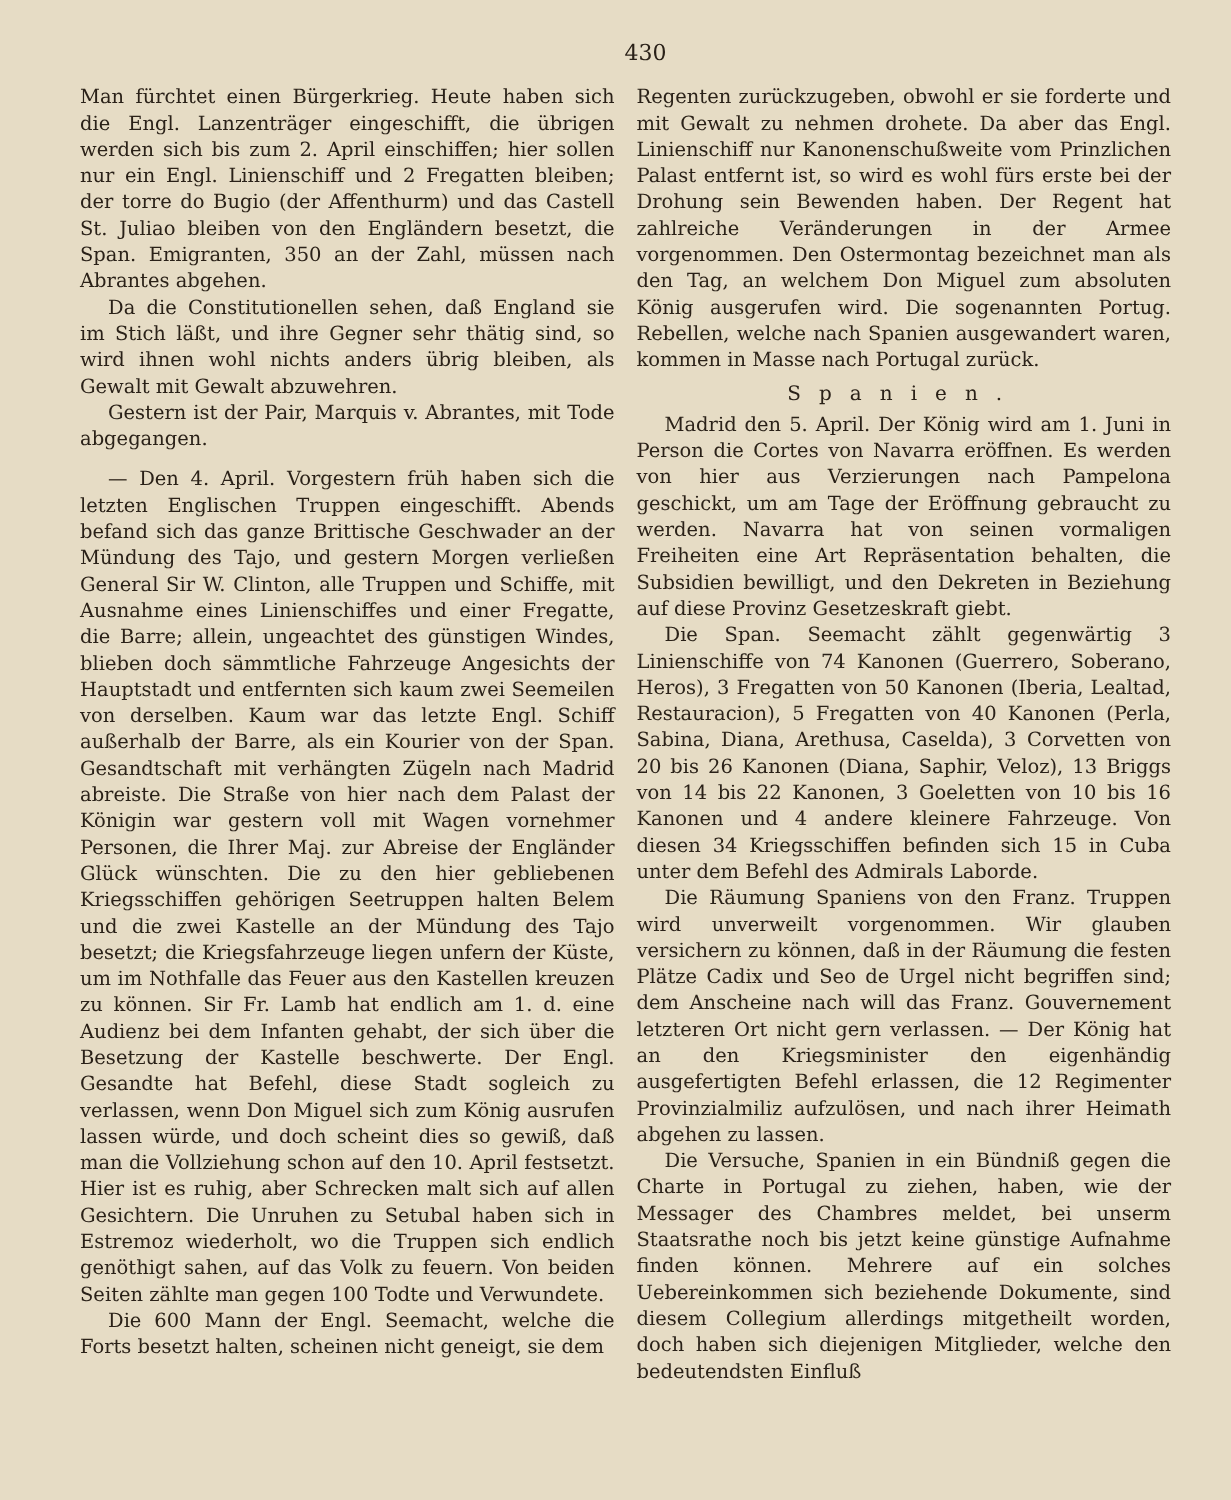430
Man fürchtet einen Bürgerkrieg. Heute haben sich die Engl. Lanzenträger eingeschifft, die übrigen werden sich bis zum 2. April einschiffen; hier sollen nur ein Engl. Linienschiff und 2 Fregatten bleiben; der torre do Bugio (der Affenthurm) und das Castell St. Juliao bleiben von den Engländern besetzt, die Span. Emigranten, 350 an der Zahl, müssen nach Abrantes abgehen.
Da die Constitutionellen sehen, daß England sie im Stich läßt, und ihre Gegner sehr thätig sind, so wird ihnen wohl nichts anders übrig bleiben, als Gewalt mit Gewalt abzuwehren.
Gestern ist der Pair, Marquis v. Abrantes, mit Tode abgegangen.
— Den 4. April. Vorgestern früh haben sich die letzten Englischen Truppen eingeschifft. Abends befand sich das ganze Brittische Geschwader an der Mündung des Tajo, und gestern Morgen verließen General Sir W. Clinton, alle Truppen und Schiffe, mit Ausnahme eines Linienschiffes und einer Fregatte, die Barre; allein, ungeachtet des günstigen Windes, blieben doch sämmtliche Fahrzeuge Angesichts der Hauptstadt und entfernten sich kaum zwei Seemeilen von derselben. Kaum war das letzte Engl. Schiff außerhalb der Barre, als ein Kourier von der Span. Gesandtschaft mit verhängten Zügeln nach Madrid abreiste. Die Straße von hier nach dem Palast der Königin war gestern voll mit Wagen vornehmer Personen, die Ihrer Maj. zur Abreise der Engländer Glück wünschten. Die zu den hier gebliebenen Kriegsschiffen gehörigen Seetruppen halten Belem und die zwei Kastelle an der Mündung des Tajo besetzt; die Kriegsfahrzeuge liegen unfern der Küste, um im Nothfalle das Feuer aus den Kastellen kreuzen zu können. Sir Fr. Lamb hat endlich am 1. d. eine Audienz bei dem Infanten gehabt, der sich über die Besetzung der Kastelle beschwerte. Der Engl. Gesandte hat Befehl, diese Stadt sogleich zu verlassen, wenn Don Miguel sich zum König ausrufen lassen würde, und doch scheint dies so gewiß, daß man die Vollziehung schon auf den 10. April festsetzt. Hier ist es ruhig, aber Schrecken malt sich auf allen Gesichtern. Die Unruhen zu Setubal haben sich in Estremoz wiederholt, wo die Truppen sich endlich genöthigt sahen, auf das Volk zu feuern. Von beiden Seiten zählte man gegen 100 Todte und Verwundete.
Die 600 Mann der Engl. Seemacht, welche die Forts besetzt halten, scheinen nicht geneigt, sie dem
Regenten zurückzugeben, obwohl er sie forderte und mit Gewalt zu nehmen drohete. Da aber das Engl. Linienschiff nur Kanonenschußweite vom Prinzlichen Palast entfernt ist, so wird es wohl fürs erste bei der Drohung sein Bewenden haben. Der Regent hat zahlreiche Veränderungen in der Armee vorgenommen. Den Ostermontag bezeichnet man als den Tag, an welchem Don Miguel zum absoluten König ausgerufen wird. Die sogenannten Portug. Rebellen, welche nach Spanien ausgewandert waren, kommen in Masse nach Portugal zurück.
Spanien.
Madrid den 5. April. Der König wird am 1. Juni in Person die Cortes von Navarra eröffnen. Es werden von hier aus Verzierungen nach Pampelona geschickt, um am Tage der Eröffnung gebraucht zu werden. Navarra hat von seinen vormaligen Freiheiten eine Art Repräsentation behalten, die Subsidien bewilligt, und den Dekreten in Beziehung auf diese Provinz Gesetzeskraft giebt.
Die Span. Seemacht zählt gegenwärtig 3 Linienschiffe von 74 Kanonen (Guerrero, Soberano, Heros), 3 Fregatten von 50 Kanonen (Iberia, Lealtad, Restauracion), 5 Fregatten von 40 Kanonen (Perla, Sabina, Diana, Arethusa, Caselda), 3 Corvetten von 20 bis 26 Kanonen (Diana, Saphir, Veloz), 13 Briggs von 14 bis 22 Kanonen, 3 Goeletten von 10 bis 16 Kanonen und 4 andere kleinere Fahrzeuge. Von diesen 34 Kriegsschiffen befinden sich 15 in Cuba unter dem Befehl des Admirals Laborde.
Die Räumung Spaniens von den Franz. Truppen wird unverweilt vorgenommen. Wir glauben versichern zu können, daß in der Räumung die festen Plätze Cadix und Seo de Urgel nicht begriffen sind; dem Anscheine nach will das Franz. Gouvernement letzteren Ort nicht gern verlassen. — Der König hat an den Kriegsminister den eigenhändig ausgefertigten Befehl erlassen, die 12 Regimenter Provinzialmiliz aufzulösen, und nach ihrer Heimath abgehen zu lassen.
Die Versuche, Spanien in ein Bündniß gegen die Charte in Portugal zu ziehen, haben, wie der Messager des Chambres meldet, bei unserm Staatsrathe noch bis jetzt keine günstige Aufnahme finden können. Mehrere auf ein solches Uebereinkommen sich beziehende Dokumente, sind diesem Collegium allerdings mitgetheilt worden, doch haben sich diejenigen Mitglieder, welche den bedeutendsten Einfluß